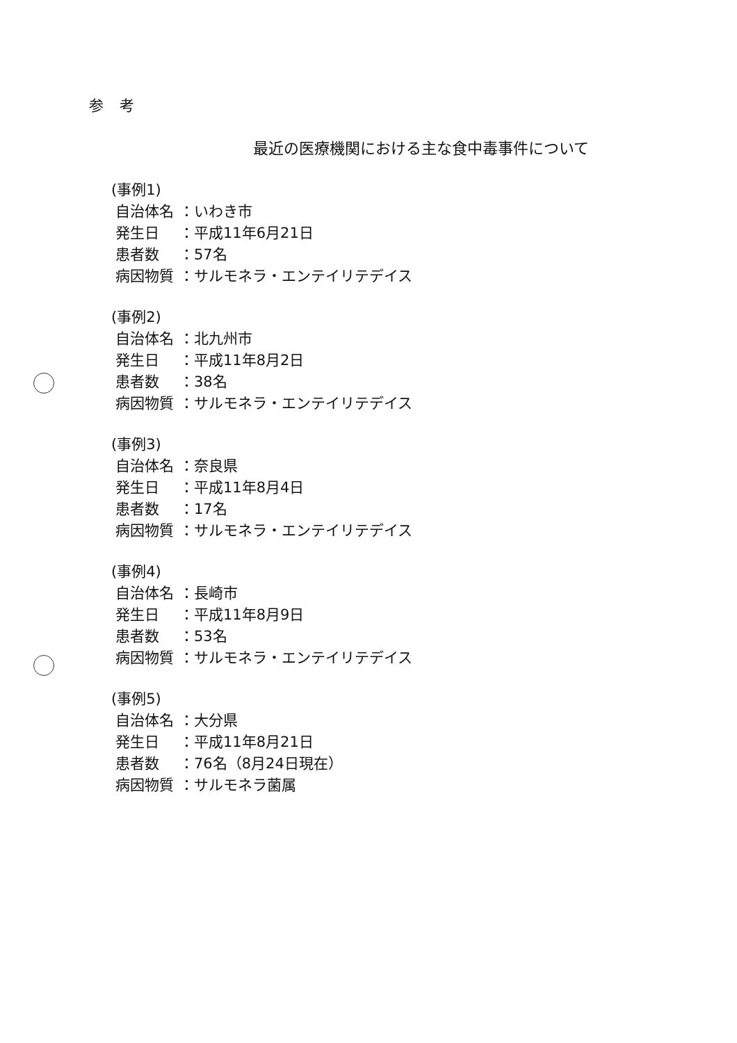参 考
最近の医療機関における主な食中毒事件について
(事例1)
自治体名 ：いわき市
発生日 ：平成11年6月21日
患者数 ：57名
病因物質 ：サルモネラ・エンテイリテデイス
(事例2)
自治体名 ：北九州市
発生日 ：平成11年8月2日
患者数 ：38名
病因物質 ：サルモネラ・エンテイリテデイス
(事例3)
自治体名 ：奈良県
発生日 ：平成11年8月4日
患者数 ：17名
病因物質 ：サルモネラ・エンテイリテデイス
(事例4)
自治体名 ：長崎市
発生日 ：平成11年8月9日
患者数 ：53名
病因物質 ：サルモネラ・エンテイリテデイス
(事例5)
自治体名 ：大分県
発生日 ：平成11年8月21日
患者数 ：76名（8月24日現在）
病因物質 ：サルモネラ菌属